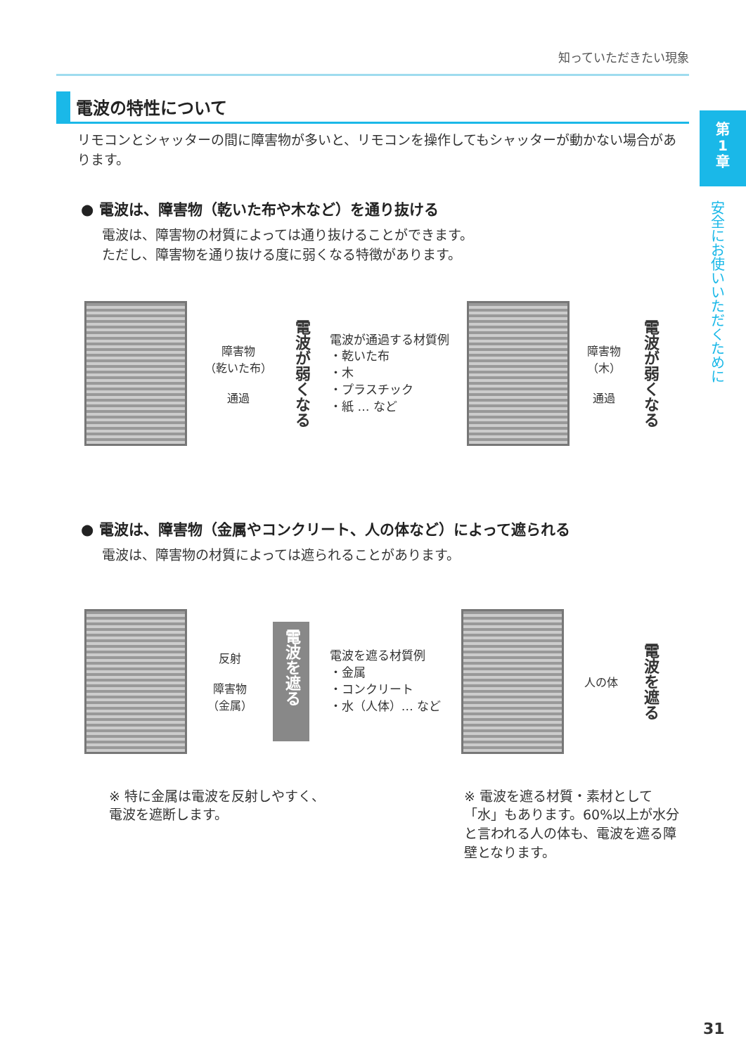知っていただきたい現象
第
1
章
安全にお使いいただくために
電波の特性について
リモコンとシャッターの間に障害物が多いと、リモコンを操作してもシャッターが動かない場合があります。
● 電波は、障害物（乾いた布や木など）を通り抜ける
電波は、障害物の材質によっては通り抜けることができます。
ただし、障害物を通り抜ける度に弱くなる特徴があります。
障害物
（乾いた布）
通過
電波が弱くなる
電波が通過する材質例
・乾いた布
・木
・プラスチック
・紙 … など
障害物
（木）
通過
電波が弱くなる
● 電波は、障害物（金属やコンクリート、人の体など）によって遮られる
電波は、障害物の材質によっては遮られることがあります。
反射
障害物
（金属）
電波を遮る
電波を遮る材質例
・金属
・コンクリート
・水（人体）… など
人の体
電波を遮る
※ 特に金属は電波を反射しやすく、電波を遮断します。
※ 電波を遮る材質・素材として「水」もあります。60%以上が水分と言われる人の体も、電波を遮る障壁となります。
31